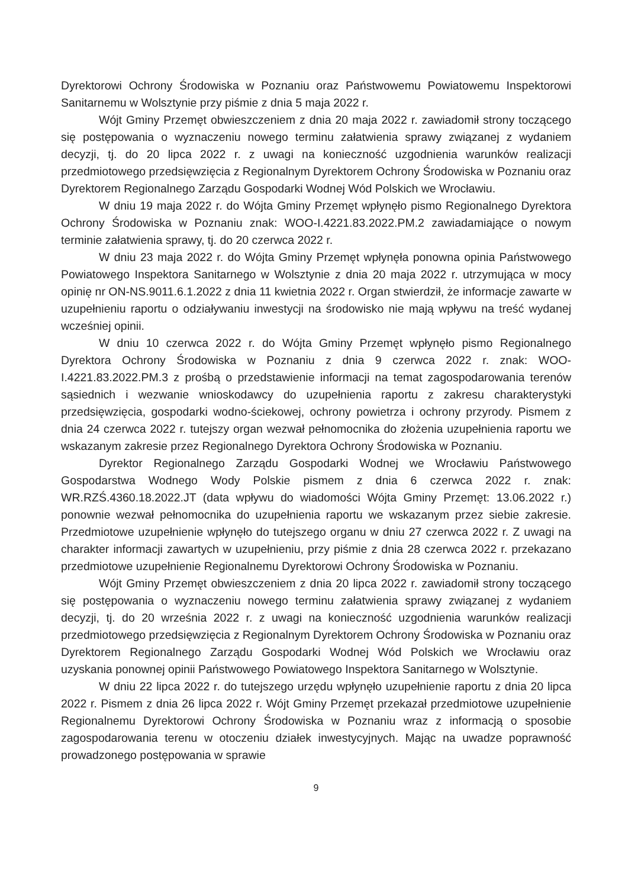Dyrektorowi Ochrony Środowiska w Poznaniu oraz Państwowemu Powiatowemu Inspektorowi Sanitarnemu w Wolsztynie przy piśmie z dnia 5 maja 2022 r.
Wójt Gminy Przemęt obwieszczeniem z dnia 20 maja 2022 r. zawiadomił strony toczącego się postępowania o wyznaczeniu nowego terminu załatwienia sprawy związanej z wydaniem decyzji, tj. do 20 lipca 2022 r. z uwagi na konieczność uzgodnienia warunków realizacji przedmiotowego przedsięwzięcia z Regionalnym Dyrektorem Ochrony Środowiska w Poznaniu oraz Dyrektorem Regionalnego Zarządu Gospodarki Wodnej Wód Polskich we Wrocławiu.
W dniu 19 maja 2022 r. do Wójta Gminy Przemęt wpłynęło pismo Regionalnego Dyrektora Ochrony Środowiska w Poznaniu znak: WOO-I.4221.83.2022.PM.2 zawiadamiające o nowym terminie załatwienia sprawy, tj. do 20 czerwca 2022 r.
W dniu 23 maja 2022 r. do Wójta Gminy Przemęt wpłynęła ponowna opinia Państwowego Powiatowego Inspektora Sanitarnego w Wolsztynie z dnia 20 maja 2022 r. utrzymująca w mocy opinię nr ON-NS.9011.6.1.2022 z dnia 11 kwietnia 2022 r. Organ stwierdził, że informacje zawarte w uzupełnieniu raportu o odziaływaniu inwestycji na środowisko nie mają wpływu na treść wydanej wcześniej opinii.
W dniu 10 czerwca 2022 r. do Wójta Gminy Przemęt wpłynęło pismo Regionalnego Dyrektora Ochrony Środowiska w Poznaniu z dnia 9 czerwca 2022 r. znak: WOO-I.4221.83.2022.PM.3 z prośbą o przedstawienie informacji na temat zagospodarowania terenów sąsiednich i wezwanie wnioskodawcy do uzupełnienia raportu z zakresu charakterystyki przedsięwzięcia, gospodarki wodno-ściekowej, ochrony powietrza i ochrony przyrody. Pismem z dnia 24 czerwca 2022 r. tutejszy organ wezwał pełnomocnika do złożenia uzupełnienia raportu we wskazanym zakresie przez Regionalnego Dyrektora Ochrony Środowiska w Poznaniu.
Dyrektor Regionalnego Zarządu Gospodarki Wodnej we Wrocławiu Państwowego Gospodarstwa Wodnego Wody Polskie pismem z dnia 6 czerwca 2022 r. znak: WR.RZŚ.4360.18.2022.JT (data wpływu do wiadomości Wójta Gminy Przemęt: 13.06.2022 r.) ponownie wezwał pełnomocnika do uzupełnienia raportu we wskazanym przez siebie zakresie. Przedmiotowe uzupełnienie wpłynęło do tutejszego organu w dniu 27 czerwca 2022 r. Z uwagi na charakter informacji zawartych w uzupełnieniu, przy piśmie z dnia 28 czerwca 2022 r. przekazano przedmiotowe uzupełnienie Regionalnemu Dyrektorowi Ochrony Środowiska w Poznaniu.
Wójt Gminy Przemęt obwieszczeniem z dnia 20 lipca 2022 r. zawiadomił strony toczącego się postępowania o wyznaczeniu nowego terminu załatwienia sprawy związanej z wydaniem decyzji, tj. do 20 września 2022 r. z uwagi na konieczność uzgodnienia warunków realizacji przedmiotowego przedsięwzięcia z Regionalnym Dyrektorem Ochrony Środowiska w Poznaniu oraz Dyrektorem Regionalnego Zarządu Gospodarki Wodnej Wód Polskich we Wrocławiu oraz uzyskania ponownej opinii Państwowego Powiatowego Inspektora Sanitarnego w Wolsztynie.
W dniu 22 lipca 2022 r. do tutejszego urzędu wpłynęło uzupełnienie raportu z dnia 20 lipca 2022 r. Pismem z dnia 26 lipca 2022 r. Wójt Gminy Przemęt przekazał przedmiotowe uzupełnienie Regionalnemu Dyrektorowi Ochrony Środowiska w Poznaniu wraz z informacją o sposobie zagospodarowania terenu w otoczeniu działek inwestycyjnych. Mając na uwadze poprawność prowadzonego postępowania w sprawie
9